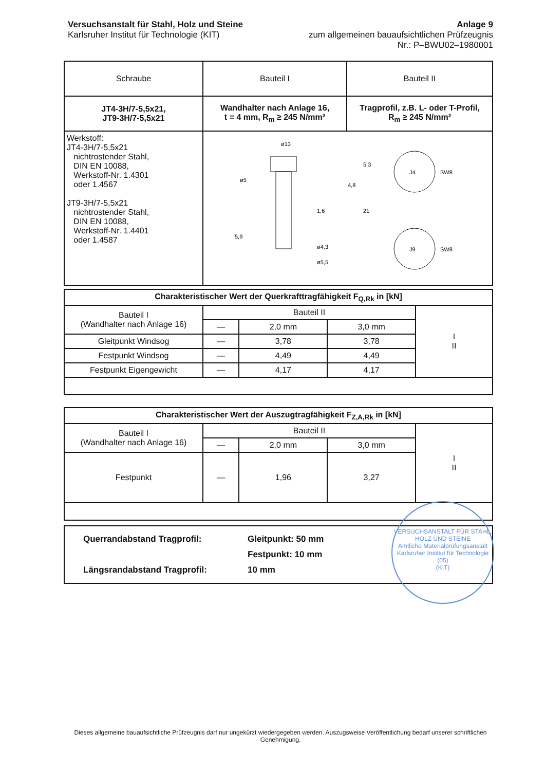Versuchsanstalt für Stahl, Holz und Steine
Karlsruher Institut für Technologie (KIT)
Anlage 9
zum allgemeinen bauaufsichtlichen Prüfzeugnis
Nr.: P–BWU02–1980001
| Schraube | Bauteil I | Bauteil II |
| --- | --- | --- |
| JT4-3H/7-5,5x21, JT9-3H/7-5,5x21 | Wandhalter nach Anlage 16, t = 4 mm, R<sub>m</sub> ≥ 245 N/mm² | Tragprofil, z.B. L- oder T-Profil, R<sub>m</sub> ≥ 245 N/mm² |
| Werkstoff: JT4-3H/7-5,5x21 nichtrostender Stahl, DIN EN 10088, Werkstoff-Nr. 1.4301 oder 1.4567 JT9-3H/7-5,5x21 nichtrostender Stahl, DIN EN 10088, Werkstoff-Nr. 1.4401 oder 1.4587 | ø13 ø5 ø4,3 ø5,5 5,3 4,8 1,6 21 5,9 J4 SW8 J9 SW8 | |
| Charakteristischer Wert der Querkrafttragfähigkeit F<sub>Q,Rk</sub> in [kN] | | | | |
| Bauteil I (Wandhalter nach Anlage 16) | Bauteil II | | | I II |
| | — | 2,0 mm | 3,0 mm | |
| Gleitpunkt Windsog | — | 3,78 | 3,78 | |
| Festpunkt Windsog | — | 4,49 | 4,49 | |
| Festpunkt Eigengewicht | — | 4,17 | 4,17 | |
| Charakteristischer Wert der Auszugtragfähigkeit F<sub>Z,A,Rk</sub> in [kN] | | | | |
| Bauteil I (Wandhalter nach Anlage 16) | Bauteil II | | | I II |
| | — | 2,0 mm | 3,0 mm | |
| Festpunkt | — | 1,96 | 3,27 | |
| Querrandabstand Tragprofil: Längsrandabstand Tragprofil: | Gleitpunkt: 50 mm Festpunkt: 10 mm 10 mm |
VERSUCHSANSTALT FÜR STAHL, HOLZ UND STEINE
Amtliche Materialprüfungsanstalt
Karlsruher Institut für Technologie
(05)
(KIT)
Dieses allgemeine bauaufsichtliche Prüfzeugnis darf nur ungekürzt wiedergegeben werden. Auszugsweise Veröffentlichung bedarf unserer schriftlichen Genehmigung.